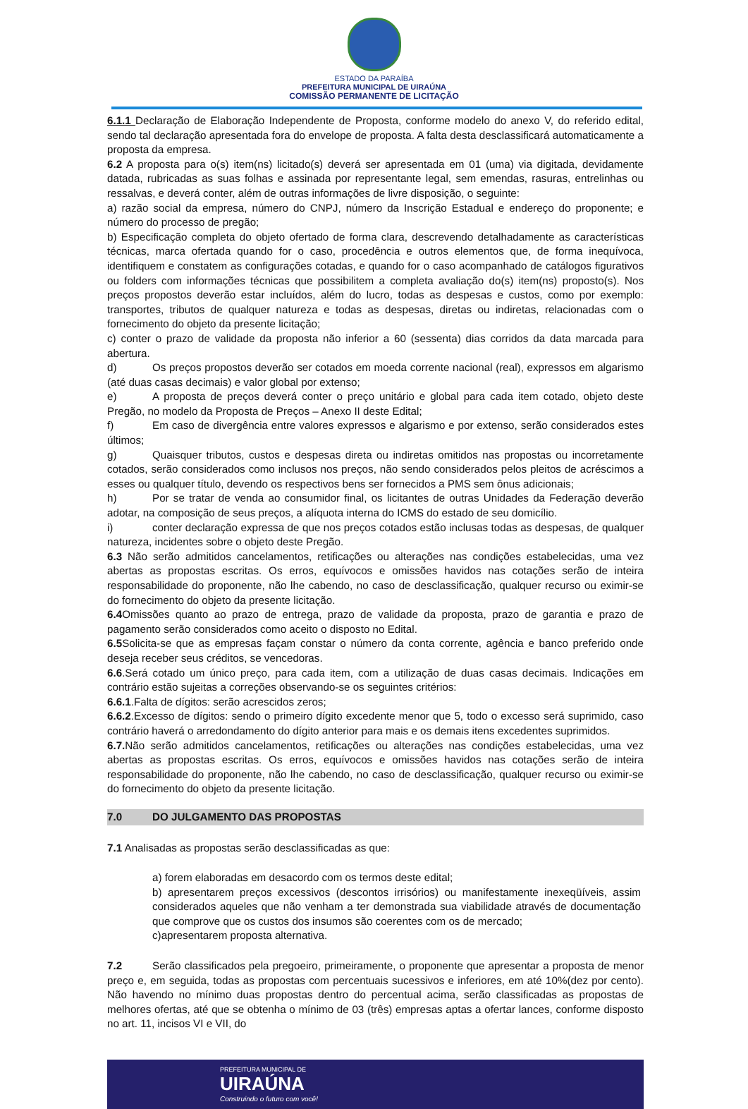ESTADO DA PARAÍBA
PREFEITURA MUNICIPAL DE UIRAÚNA
COMISSÃO PERMANENTE DE LICITAÇÃO
6.1.1 Declaração de Elaboração Independente de Proposta, conforme modelo do anexo V, do referido edital, sendo tal declaração apresentada fora do envelope de proposta. A falta desta desclassificará automaticamente a proposta da empresa.
6.2 A proposta para o(s) item(ns) licitado(s) deverá ser apresentada em 01 (uma) via digitada, devidamente datada, rubricadas as suas folhas e assinada por representante legal, sem emendas, rasuras, entrelinhas ou ressalvas, e deverá conter, além de outras informações de livre disposição, o seguinte:
a) razão social da empresa, número do CNPJ, número da Inscrição Estadual e endereço do proponente; e número do processo de pregão;
b) Especificação completa do objeto ofertado de forma clara, descrevendo detalhadamente as características técnicas, marca ofertada quando for o caso, procedência e outros elementos que, de forma inequívoca, identifiquem e constatem as configurações cotadas, e quando for o caso acompanhado de catálogos figurativos ou folders com informações técnicas que possibilitem a completa avaliação do(s) item(ns) proposto(s). Nos preços propostos deverão estar incluídos, além do lucro, todas as despesas e custos, como por exemplo: transportes, tributos de qualquer natureza e todas as despesas, diretas ou indiretas, relacionadas com o fornecimento do objeto da presente licitação;
c) conter o prazo de validade da proposta não inferior a 60 (sessenta) dias corridos da data marcada para abertura.
d) Os preços propostos deverão ser cotados em moeda corrente nacional (real), expressos em algarismo (até duas casas decimais) e valor global por extenso;
e) A proposta de preços deverá conter o preço unitário e global para cada item cotado, objeto deste Pregão, no modelo da Proposta de Preços – Anexo II deste Edital;
f) Em caso de divergência entre valores expressos e algarismo e por extenso, serão considerados estes últimos;
g) Quaisquer tributos, custos e despesas direta ou indiretas omitidos nas propostas ou incorretamente cotados, serão considerados como inclusos nos preços, não sendo considerados pelos pleitos de acréscimos a esses ou qualquer título, devendo os respectivos bens ser fornecidos a PMS sem ônus adicionais;
h) Por se tratar de venda ao consumidor final, os licitantes de outras Unidades da Federação deverão adotar, na composição de seus preços, a alíquota interna do ICMS do estado de seu domicílio.
i) conter declaração expressa de que nos preços cotados estão inclusas todas as despesas, de qualquer natureza, incidentes sobre o objeto deste Pregão.
6.3 Não serão admitidos cancelamentos, retificações ou alterações nas condições estabelecidas, uma vez abertas as propostas escritas. Os erros, equívocos e omissões havidos nas cotações serão de inteira responsabilidade do proponente, não lhe cabendo, no caso de desclassificação, qualquer recurso ou eximir-se do fornecimento do objeto da presente licitação.
6.4 Omissões quanto ao prazo de entrega, prazo de validade da proposta, prazo de garantia e prazo de pagamento serão considerados como aceito o disposto no Edital.
6.5 Solicita-se que as empresas façam constar o número da conta corrente, agência e banco preferido onde deseja receber seus créditos, se vencedoras.
6.6.Será cotado um único preço, para cada item, com a utilização de duas casas decimais. Indicações em contrário estão sujeitas a correções observando-se os seguintes critérios:
6.6.1.Falta de dígitos: serão acrescidos zeros;
6.6.2.Excesso de dígitos: sendo o primeiro dígito excedente menor que 5, todo o excesso será suprimido, caso contrário haverá o arredondamento do dígito anterior para mais e os demais itens excedentes suprimidos.
6.7. Não serão admitidos cancelamentos, retificações ou alterações nas condições estabelecidas, uma vez abertas as propostas escritas. Os erros, equívocos e omissões havidos nas cotações serão de inteira responsabilidade do proponente, não lhe cabendo, no caso de desclassificação, qualquer recurso ou eximir-se do fornecimento do objeto da presente licitação.
7.0 DO JULGAMENTO DAS PROPOSTAS
7.1 Analisadas as propostas serão desclassificadas as que:
a) forem elaboradas em desacordo com os termos deste edital;
b) apresentarem preços excessivos (descontos irrisórios) ou manifestamente inexeqüíveis, assim considerados aqueles que não venham a ter demonstrada sua viabilidade através de documentação que comprove que os custos dos insumos são coerentes com os de mercado;
c)apresentarem proposta alternativa.
7.2 Serão classificados pela pregoeiro, primeiramente, o proponente que apresentar a proposta de menor preço e, em seguida, todas as propostas com percentuais sucessivos e inferiores, em até 10%(dez por cento). Não havendo no mínimo duas propostas dentro do percentual acima, serão classificadas as propostas de melhores ofertas, até que se obtenha o mínimo de 03 (três) empresas aptas a ofertar lances, conforme disposto no art. 11, incisos VI e VII, do
PREFEITURA MUNICIPAL DE
UIRAÚNA
Construindo o futuro com você!